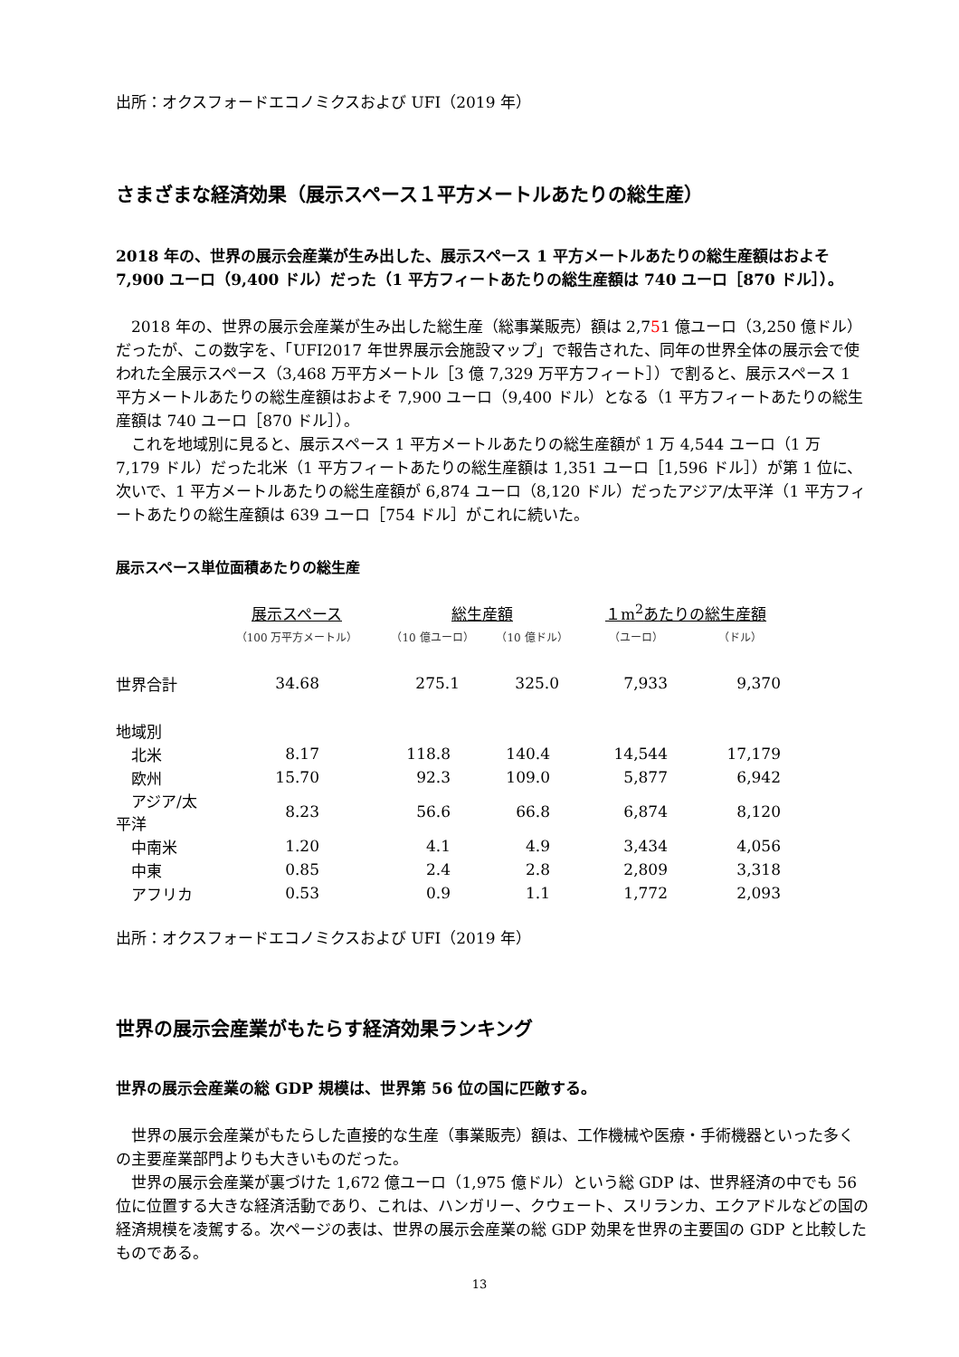出所：オクスフォードエコノミクスおよび UFI（2019 年）
さまざまな経済効果（展示スペース１平方メートルあたりの総生産）
2018 年の、世界の展示会産業が生み出した、展示スペース 1 平方メートルあたりの総生産額はおよそ 7,900 ユーロ（9,400 ドル）だった（1 平方フィートあたりの総生産額は 740 ユーロ［870 ドル］）。
　2018 年の、世界の展示会産業が生み出した総生産（総事業販売）額は 2,751 億ユーロ（3,250 億ドル）だったが、この数字を、「UFI2017 年世界展示会施設マップ」で報告された、同年の世界全体の展示会で使われた全展示スペース（3,468 万平方メートル［3 億 7,329 万平方フィート］）で割ると、展示スペース 1 平方メートルあたりの総生産額はおよそ 7,900 ユーロ（9,400 ドル）となる（1 平方フィートあたりの総生産額は 740 ユーロ［870 ドル］）。
　これを地域別に見ると、展示スペース 1 平方メートルあたりの総生産額が 1 万 4,544 ユーロ（1 万 7,179 ドル）だった北米（1 平方フィートあたりの総生産額は 1,351 ユーロ［1,596 ドル］）が第 1 位に、次いで、1 平方メートルあたりの総生産額が 6,874 ユーロ（8,120 ドル）だったアジア/太平洋（1 平方フィートあたりの総生産額は 639 ユーロ［754 ドル］がこれに続いた。
展示スペース単位面積あたりの総生産
| | 展示スペース | 総生産額 | | １m<sup>2</sup>あたりの総生産額 | |
| --- | --- | --- | --- | --- | --- |
| | （100 万平方メートル） | （10 億ユーロ） | （10 億ドル） | （ユーロ） | （ドル） |
| 世界合計 | 34.68 | 275.1 | 325.0 | 7,933 | 9,370 |
| 地域別 | | | | | |
| 北米 | 8.17 | 118.8 | 140.4 | 14,544 | 17,179 |
| 欧州 | 15.70 | 92.3 | 109.0 | 5,877 | 6,942 |
| アジア/太平洋 | 8.23 | 56.6 | 66.8 | 6,874 | 8,120 |
| 中南米 | 1.20 | 4.1 | 4.9 | 3,434 | 4,056 |
| 中東 | 0.85 | 2.4 | 2.8 | 2,809 | 3,318 |
| アフリカ | 0.53 | 0.9 | 1.1 | 1,772 | 2,093 |
出所：オクスフォードエコノミクスおよび UFI（2019 年）
世界の展示会産業がもたらす経済効果ランキング
世界の展示会産業の総 GDP 規模は、世界第 56 位の国に匹敵する。
　世界の展示会産業がもたらした直接的な生産（事業販売）額は、工作機械や医療・手術機器といった多くの主要産業部門よりも大きいものだった。
　世界の展示会産業が裏づけた 1,672 億ユーロ（1,975 億ドル）という総 GDP は、世界経済の中でも 56 位に位置する大きな経済活動であり、これは、ハンガリー、クウェート、スリランカ、エクアドルなどの国の経済規模を凌駕する。次ページの表は、世界の展示会産業の総 GDP 効果を世界の主要国の GDP と比較したものである。
13